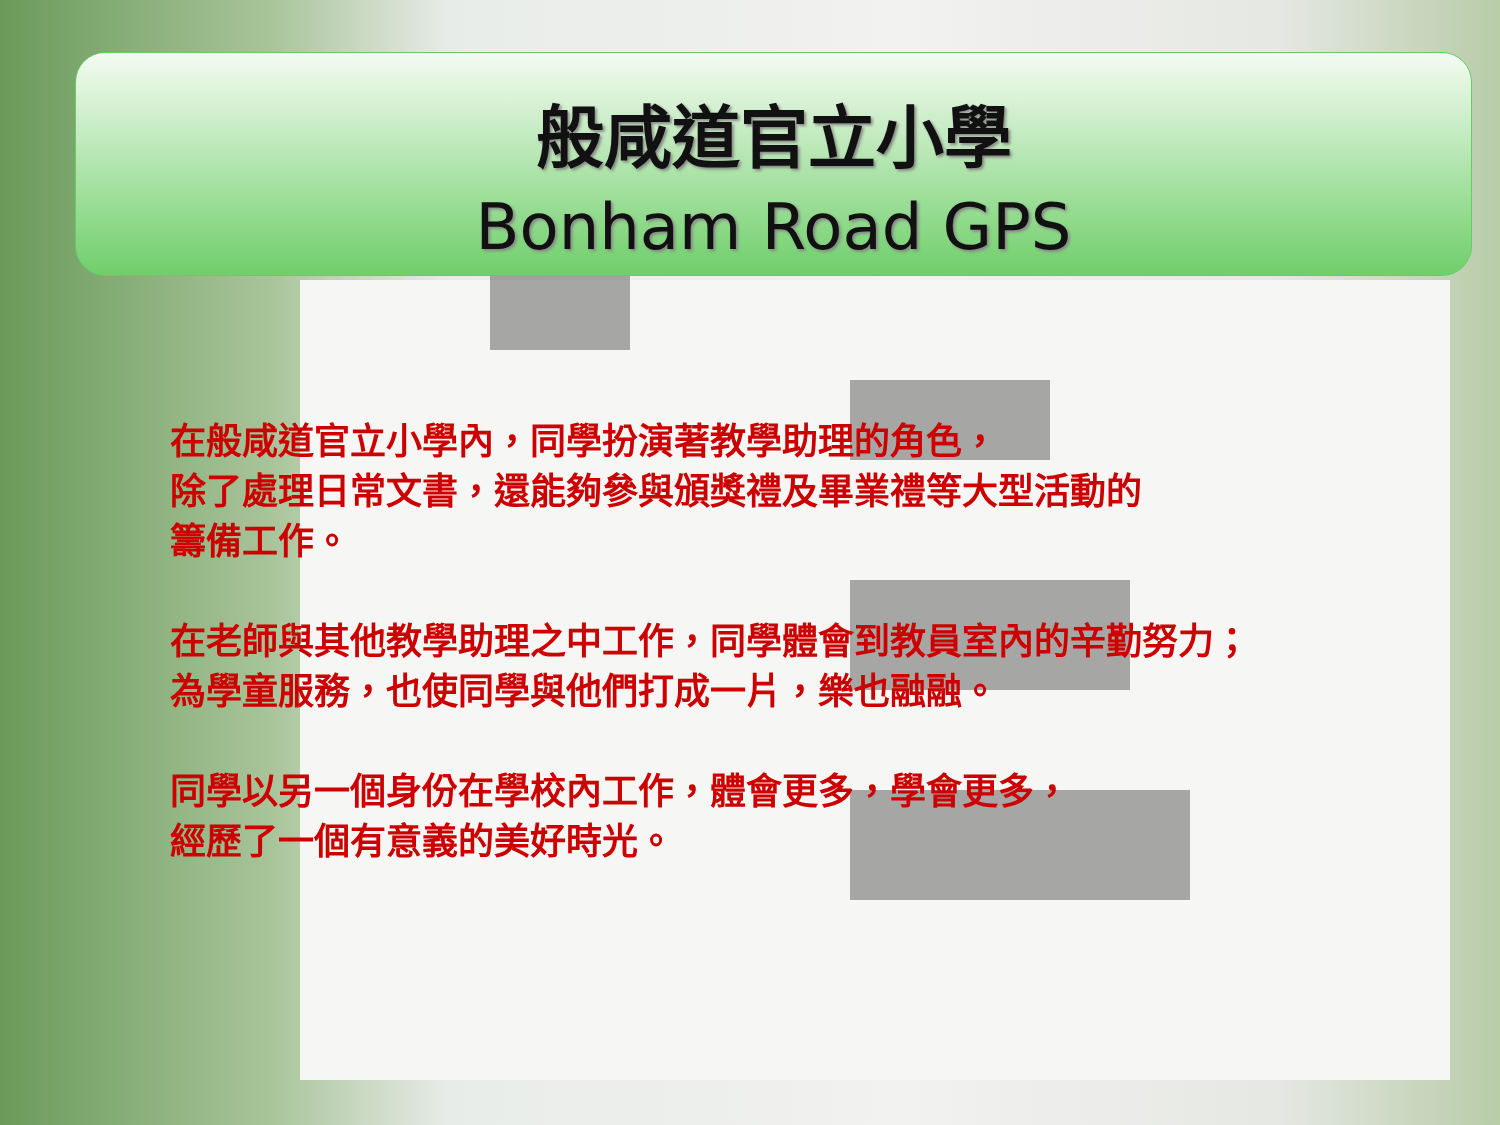般咸道官立小學
Bonham Road GPS
在般咸道官立小學內，同學扮演著教學助理的角色，
除了處理日常文書，還能夠參與頒獎禮及畢業禮等大型活動的
籌備工作。
在老師與其他教學助理之中工作，同學體會到教員室內的辛勤努力；
為學童服務，也使同學與他們打成一片，樂也融融。
同學以另一個身份在學校內工作，體會更多，學會更多，
經歷了一個有意義的美好時光。